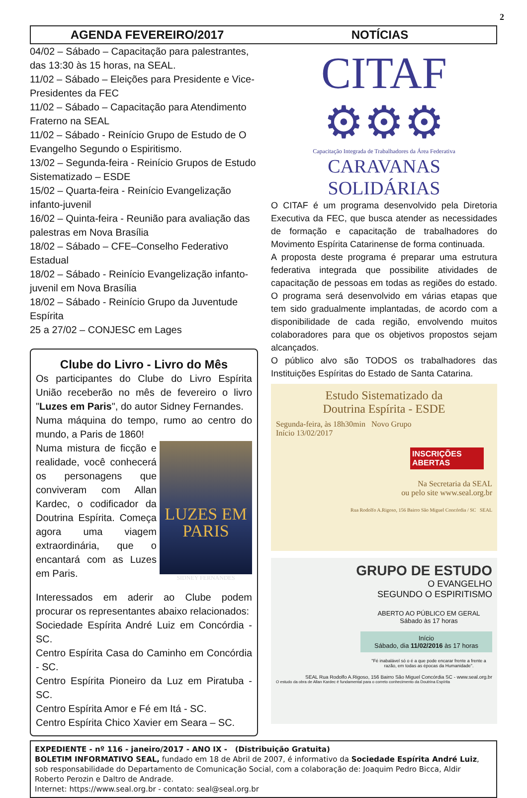2
AGENDA FEVEREIRO/2017 NOTÍCIAS
04/02 – Sábado – Capacitação para palestrantes, das 13:30 às 15 horas, na SEAL.
11/02 – Sábado – Eleições para Presidente e Vice-Presidentes da FEC
11/02 – Sábado – Capacitação para Atendimento Fraterno na SEAL
11/02 – Sábado - Reinício Grupo de Estudo de O Evangelho Segundo o Espiritismo.
13/02 – Segunda-feira - Reinício Grupos de Estudo Sistematizado – ESDE
15/02 – Quarta-feira - Reinício Evangelização infanto-juvenil
16/02 – Quinta-feira - Reunião para avaliação das palestras em Nova Brasília
18/02 – Sábado – CFE–Conselho Federativo Estadual
18/02 – Sábado - Reinício Evangelização infanto-juvenil em Nova Brasília
18/02 – Sábado - Reinício Grupo da Juventude Espírita
25 a 27/02 – CONJESC em Lages
Clube do Livro - Livro do Mês
Os participantes do Clube do Livro Espírita União receberão no mês de fevereiro o livro "Luzes em Paris", do autor Sidney Fernandes.
Numa máquina do tempo, rumo ao centro do mundo, a Paris de 1860!
LUZES EM PARIS
SIDNEY FERNANDES
Numa mistura de ficção e realidade, você conhecerá os personagens que conviveram com Allan Kardec, o codificador da Doutrina Espírita. Começa agora uma viagem extraordinária, que o encantará com as Luzes em Paris.
Interessados em aderir ao Clube podem procurar os representantes abaixo relacionados:
Sociedade Espírita André Luiz em Concórdia - SC.
Centro Espírita Casa do Caminho em Concórdia - SC.
Centro Espírita Pioneiro da Luz em Piratuba - SC.
Centro Espírita Amor e Fé em Itá - SC.
Centro Espírita Chico Xavier em Seara – SC.
CITAF ⚙⚙⚙
Capacitação Integrada de Trabalhadores da Área Federativa
CARAVANAS SOLIDÁRIAS
O CITAF é um programa desenvolvido pela Diretoria Executiva da FEC, que busca atender as necessidades de formação e capacitação de trabalhadores do Movimento Espírita Catarinense de forma continuada.
A proposta deste programa é preparar uma estrutura federativa integrada que possibilite atividades de capacitação de pessoas em todas as regiões do estado. O programa será desenvolvido em várias etapas que tem sido gradualmente implantadas, de acordo com a disponibilidade de cada região, envolvendo muitos colaboradores para que os objetivos propostos sejam alcançados.
O público alvo são TODOS os trabalhadores das Instituições Espíritas do Estado de Santa Catarina.
Estudo Sistematizado da
Doutrina Espírita - ESDE
Segunda-feira, às 18h30min Novo Grupo
Início 13/02/2017
INSCRIÇÕES ABERTAS
Na Secretaria da SEAL
ou pelo site www.seal.org.br
Rua Rodolfo A.Rigoso, 156 Bairro São Miguel Concórdia / SC SEAL
GRUPO DE ESTUDO
O EVANGELHO
SEGUNDO O ESPIRITISMO
ABERTO AO PÚBLICO EM GERAL
Sábado às 17 horas
Início
Sábado, dia 11/02/2016 às 17 horas
"Fé inabalável só o é a que pode encarar frente a frente a razão, em todas as épocas da Humanidade".
SEAL Rua Rodolfo A.Rigoso, 156 Bairro São Miguel Concórdia SC - www.seal.org.br
O estudo da obra de Allan Kardec é fundamental para o correto conhecimento da Doutrina Espírita
EXPEDIENTE - nº 116 - janeiro/2017 - ANO IX - (Distribuição Gratuita)
BOLETIM INFORMATIVO SEAL, fundado em 18 de Abril de 2007, é informativo da Sociedade Espírita André Luiz, sob responsabilidade do Departamento de Comunicação Social, com a colaboração de: Joaquim Pedro Bicca, Aldir Roberto Perozin e Daltro de Andrade.
Internet: https://www.seal.org.br - contato: seal@seal.org.br